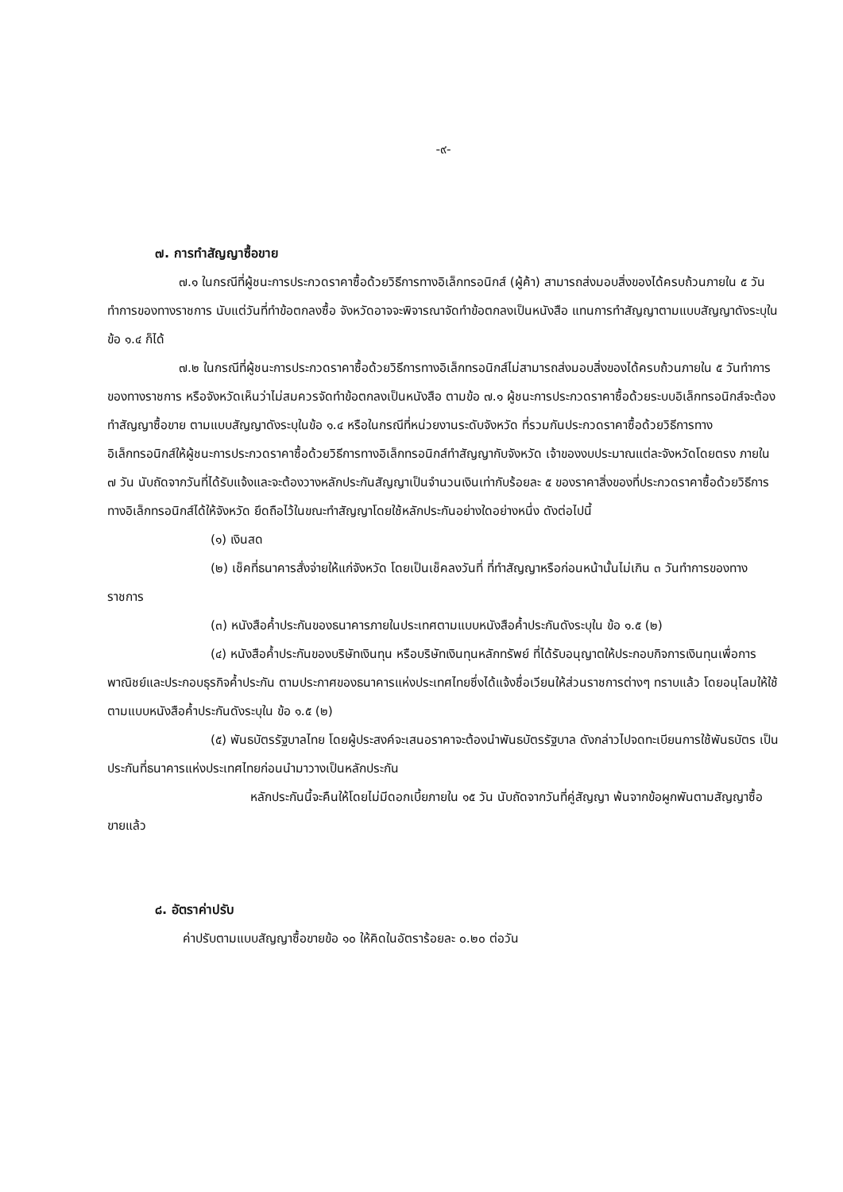-๙-
๗. การทำสัญญาซื้อขาย
๗.๑ ในกรณีที่ผู้ชนะการประกวดราคาซื้อด้วยวิธีการทางอิเล็กทรอนิกส์ (ผู้ค้า) สามารถส่งมอบสิ่งของได้ครบถ้วนภายใน ๕ วันทำการของทางราชการ นับแต่วันที่ทำข้อตกลงซื้อ จังหวัดอาจจะพิจารณาจัดทำข้อตกลงเป็นหนังสือ แทนการทำสัญญาตามแบบสัญญาดังระบุในข้อ ๑.๔ ก็ได้
๗.๒ ในกรณีที่ผู้ชนะการประกวดราคาซื้อด้วยวิธีการทางอิเล็กทรอนิกส์ไม่สามารถส่งมอบสิ่งของได้ครบถ้วนภายใน ๕ วันทำการของทางราชการ หรือจังหวัดเห็นว่าไม่สมควรจัดทำข้อตกลงเป็นหนังสือ ตามข้อ ๗.๑ ผู้ชนะการประกวดราคาซื้อด้วยระบบอิเล็กทรอนิกส์จะต้องทำสัญญาซื้อขาย ตามแบบสัญญาดังระบุในข้อ ๑.๔ หรือในกรณีที่หน่วยงานระดับจังหวัด ที่รวมกันประกวดราคาซื้อด้วยวิธีการทางอิเล็กทรอนิกส์ให้ผู้ชนะการประกวดราคาซื้อด้วยวิธีการทางอิเล็กทรอนิกส์ทำสัญญากับจังหวัด เจ้าของงบประมาณแต่ละจังหวัดโดยตรง ภายใน ๗ วัน นับถัดจากวันที่ได้รับแจ้งและจะต้องวางหลักประกันสัญญาเป็นจำนวนเงินเท่ากับร้อยละ ๕ ของราคาสิ่งของที่ประกวดราคาซื้อด้วยวิธีการทางอิเล็กทรอนิกส์ได้ให้จังหวัด ยึดถือไว้ในขณะทำสัญญาโดยใช้หลักประกันอย่างใดอย่างหนึ่ง ดังต่อไปนี้
(๑) เงินสด
(๒) เช็คที่ธนาคารสั่งจ่ายให้แก่จังหวัด โดยเป็นเช็คลงวันที่ ที่ทำสัญญาหรือก่อนหน้านั้นไม่เกิน ๓ วันทำการของทางราชการ
(๓) หนังสือค้ำประกันของธนาคารภายในประเทศตามแบบหนังสือค้ำประกันดังระบุใน ข้อ ๑.๕ (๒)
(๔) หนังสือค้ำประกันของบริษัทเงินทุน หรือบริษัทเงินทุนหลักทรัพย์ ที่ได้รับอนุญาตให้ประกอบกิจการเงินทุนเพื่อการพาณิชย์และประกอบธุรกิจค้ำประกัน ตามประกาศของธนาคารแห่งประเทศไทยซึ่งได้แจ้งชื่อเวียนให้ส่วนราชการต่างๆ ทราบแล้ว โดยอนุโลมให้ใช้ตามแบบหนังสือค้ำประกันดังระบุใน ข้อ ๑.๕ (๒)
(๕) พันธบัตรรัฐบาลไทย โดยผู้ประสงค์จะเสนอราคาจะต้องนำพันธบัตรรัฐบาล ดังกล่าวไปจดทะเบียนการใช้พันธบัตร เป็นประกันที่ธนาคารแห่งประเทศไทยก่อนนำมาวางเป็นหลักประกัน
หลักประกันนี้จะคืนให้โดยไม่มีดอกเบี้ยภายใน ๑๕ วัน นับถัดจากวันที่คู่สัญญา พ้นจากข้อผูกพันตามสัญญาซื้อขายแล้ว
๘. อัตราค่าปรับ
ค่าปรับตามแบบสัญญาซื้อขายข้อ ๑๐ ให้คิดในอัตราร้อยละ ๐.๒๐ ต่อวัน